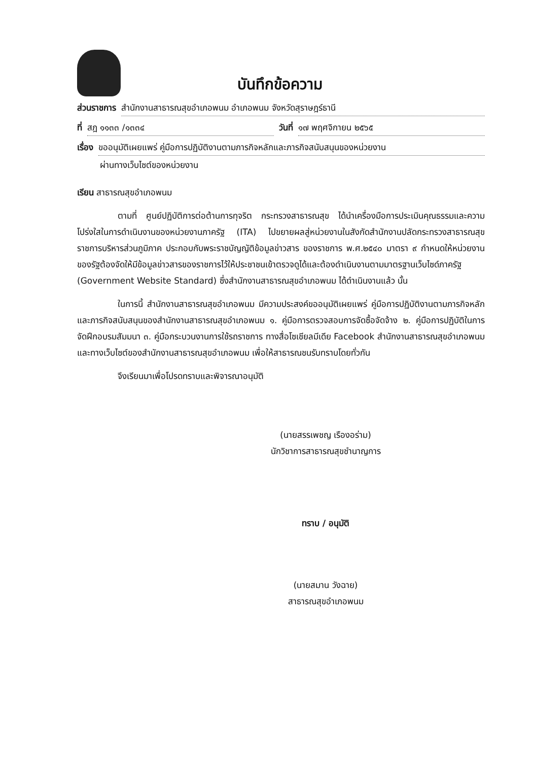บันทึกข้อความ
ส่วนราชการ สำนักงานสาธารณสุขอำเภอพนม อำเภอพนม จังหวัดสุราษฎร์ธานี
ที่ สฎ ๑๑๓๓ /๑๓๓๔ วันที่ ๑๗ พฤศจิกายน ๒๕๖๕
เรื่อง ขออนุมัติเผยแพร่ คู่มือการปฏิบัติงานตามภารกิจหลักและภารกิจสนับสนุนของหน่วยงาน
ผ่านทางเว็บไซต์ของหน่วยงาน
เรียน สาธารณสุขอำเภอพนม
ตามที่ ศูนย์ปฏิบัติการต่อต้านการทุจริต กระทรวงสาธารณสุข ได้นำเครื่องมือการประเมินคุณธรรมและความโปร่งใสในการดำเนินงานของหน่วยงานภาครัฐ (ITA) ไปขยายผลสู่หน่วยงานในสังกัดสำนักงานปลัดกระทรวงสาธารณสุข ราชการบริหารส่วนภูมิภาค ประกอบกับพระราชบัญญัติข้อมูลข่าวสาร ของราชการ พ.ศ.๒๕๔๐ มาตรา ๙ กำหนดให้หน่วยงานของรัฐต้องจัดให้มีข้อมูลข่าวสารของราชการไว้ให้ประชาชนเข้าตรวจดูได้และต้องดำเนินงานตามมาตรฐานเว็บไซด์ภาครัฐ (Government Website Standard) ซึ่งสำนักงานสาธารณสุขอำเภอพนม ได้ดำเนินงานแล้ว นั้น
ในการนี้ สำนักงานสาธารณสุขอำเภอพนม มีความประสงค์ขออนุมัติเผยแพร่ คู่มือการปฏิบัติงานตามภารกิจหลักและภารกิจสนับสนุนของสำนักงานสาธารณสุขอำเภอพนม ๑. คู่มือการตรวจสอบการจัดซื้อจัดจ้าง ๒. คู่มือการปฏิบัติในการจัดฝึกอบรมสัมมนา ๓. คู่มือกระบวนงานการใช้รถราชการ ทางสื่อโซเชียลมีเดีย Facebook สำนักงานสาธารณสุขอำเภอพนม และทางเว็บไซต์ของสำนักงานสาธารณสุขอำเภอพนม เพื่อให้สาธารณชนรับทราบโดยทั่วกัน
จึงเรียนมาเพื่อโปรดทราบและพิจารณาอนุมัติ
(นายสรรเพชญ เรืองอร่าม)
นักวิชาการสาธารณสุขชำนาญการ
ทราบ / อนุมัติ
(นายสมาน วังฉาย)
สาธารณสุขอำเภอพนม